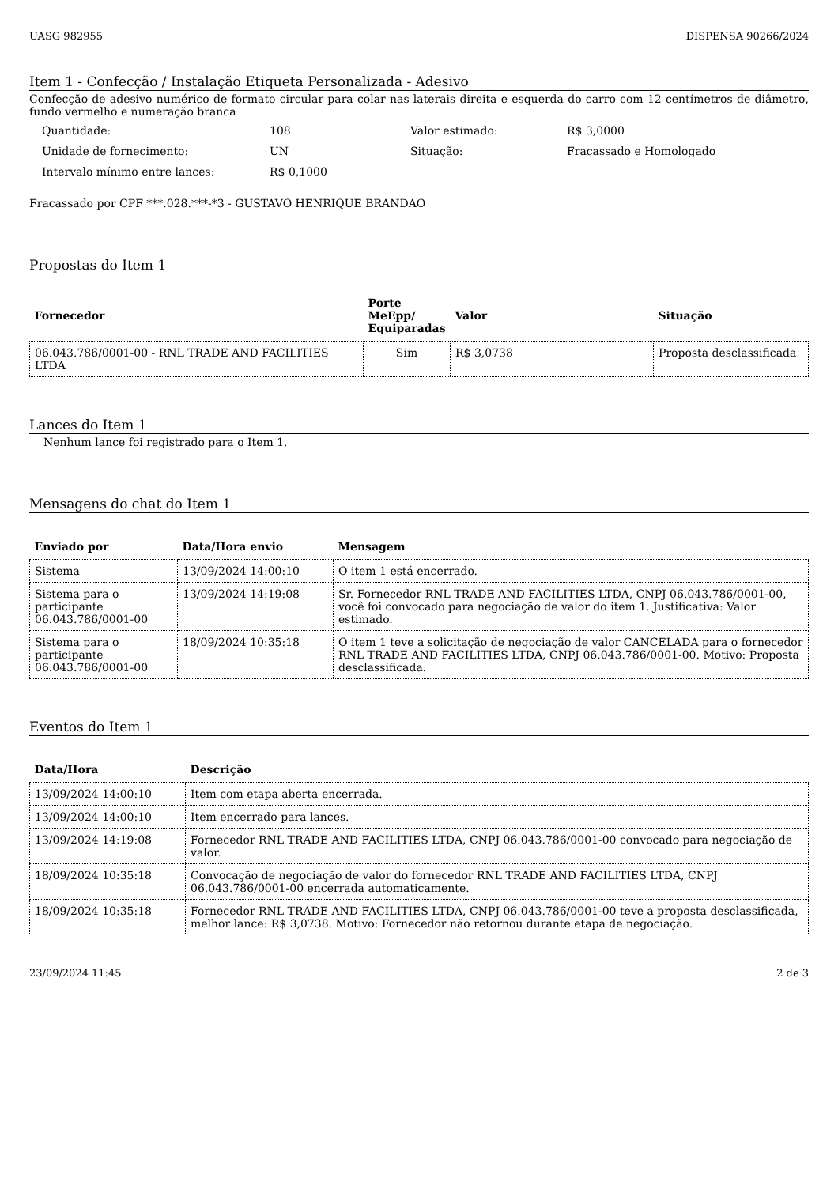UASG 982955 DISPENSA 90266/2024
Item 1 - Confecção / Instalação Etiqueta Personalizada - Adesivo
Confecção de adesivo numérico de formato circular para colar nas laterais direita e esquerda do carro com 12 centímetros de diâmetro, fundo vermelho e numeração branca
| Quantidade: | 108 | Valor estimado: | R$ 3,0000 |
| Unidade de fornecimento: | UN | Situação: | Fracassado e Homologado |
| Intervalo mínimo entre lances: | R$ 0,1000 | | |
Fracassado por CPF ***.028.***-*3 - GUSTAVO HENRIQUE BRANDAO
Propostas do Item 1
| Fornecedor | Porte MeEpp/ Equiparadas | Valor | Situação |
| --- | --- | --- | --- |
| 06.043.786/0001-00 - RNL TRADE AND FACILITIES LTDA | Sim | R$ 3,0738 | Proposta desclassificada |
Lances do Item 1
Nenhum lance foi registrado para o Item 1.
Mensagens do chat do Item 1
| Enviado por | Data/Hora envio | Mensagem |
| --- | --- | --- |
| Sistema | 13/09/2024 14:00:10 | O item 1 está encerrado. |
| Sistema para o participante 06.043.786/0001-00 | 13/09/2024 14:19:08 | Sr. Fornecedor RNL TRADE AND FACILITIES LTDA, CNPJ 06.043.786/0001-00, você foi convocado para negociação de valor do item 1. Justificativa: Valor estimado. |
| Sistema para o participante 06.043.786/0001-00 | 18/09/2024 10:35:18 | O item 1 teve a solicitação de negociação de valor CANCELADA para o fornecedor RNL TRADE AND FACILITIES LTDA, CNPJ 06.043.786/0001-00. Motivo: Proposta desclassificada. |
Eventos do Item 1
| Data/Hora | Descrição |
| --- | --- |
| 13/09/2024 14:00:10 | Item com etapa aberta encerrada. |
| 13/09/2024 14:00:10 | Item encerrado para lances. |
| 13/09/2024 14:19:08 | Fornecedor RNL TRADE AND FACILITIES LTDA, CNPJ 06.043.786/0001-00 convocado para negociação de valor. |
| 18/09/2024 10:35:18 | Convocação de negociação de valor do fornecedor RNL TRADE AND FACILITIES LTDA, CNPJ 06.043.786/0001-00 encerrada automaticamente. |
| 18/09/2024 10:35:18 | Fornecedor RNL TRADE AND FACILITIES LTDA, CNPJ 06.043.786/0001-00 teve a proposta desclassificada, melhor lance: R$ 3,0738. Motivo: Fornecedor não retornou durante etapa de negociação. |
23/09/2024 11:45 2 de 3